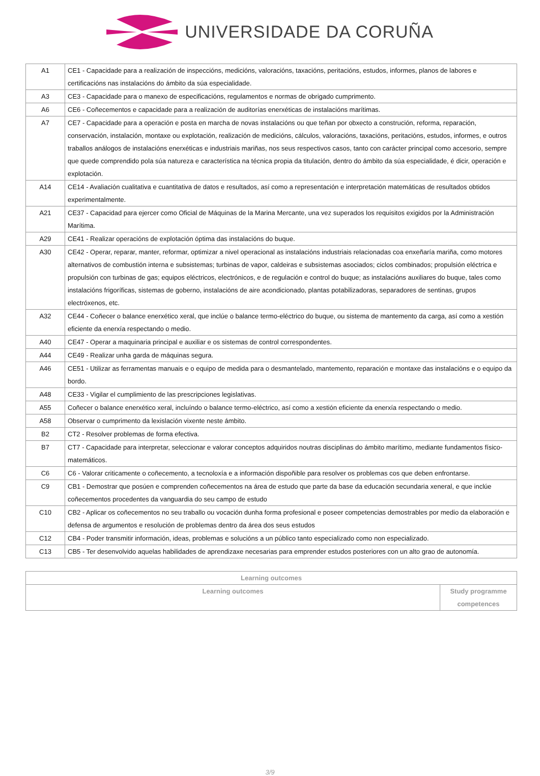UNIVERSIDADE DA CORUÑA
| A1 | CE1 - Capacidade para a realización de inspeccións, medicións, valoracións, taxacións, peritacións, estudos, informes, planos de labores e certificacións nas instalacións do ámbito da súa especialidade. |
| A3 | CE3 - Capacidade para o manexo de especificacións, regulamentos e normas de obrigado cumprimento. |
| A6 | CE6 - Coñecementos e capacidade para a realización de auditorías enerxéticas de instalacións marítimas. |
| A7 | CE7 - Capacidade para a operación e posta en marcha de novas instalacións ou que teñan por obxecto a construción, reforma, reparación, conservación, instalación, montaxe ou explotación, realización de medicións, cálculos, valoracións, taxacións, peritacións, estudos, informes, e outros traballos análogos de instalacións enerxéticas e industriais mariñas, nos seus respectivos casos, tanto con carácter principal como accesorio, sempre que quede comprendido pola súa natureza e característica na técnica propia da titulación, dentro do ámbito da súa especialidade, é dicir, operación e explotación. |
| A14 | CE14 - Avaliación cualitativa e cuantitativa de datos e resultados, así como a representación e interpretación matemáticas de resultados obtidos experimentalmente. |
| A21 | CE37 - Capacidad para ejercer como Oficial de Máquinas de la Marina Mercante, una vez superados los requisitos exigidos por la Administración Marítima. |
| A29 | CE41 - Realizar operacións de explotación óptima das instalacións do buque. |
| A30 | CE42 - Operar, reparar, manter, reformar, optimizar a nivel operacional as instalacións industriais relacionadas coa enxeñaría mariña, como motores alternativos de combustión interna e subsistemas; turbinas de vapor, caldeiras e subsistemas asociados; ciclos combinados; propulsión eléctrica e propulsión con turbinas de gas; equipos eléctricos, electrónicos, e de regulación e control do buque; as instalacións auxiliares do buque, tales como instalacións frigoríficas, sistemas de goberno, instalacións de aire acondicionado, plantas potabilizadoras, separadores de sentinas, grupos electróxenos, etc. |
| A32 | CE44 - Coñecer o balance enerxético xeral, que inclúe o balance termo-eléctrico do buque, ou sistema de mantemento da carga, así como a xestión eficiente da enerxía respectando o medio. |
| A40 | CE47 - Operar a maquinaria principal e auxiliar e os sistemas de control correspondentes. |
| A44 | CE49 - Realizar unha garda de máquinas segura. |
| A46 | CE51 - Utilizar as ferramentas manuais e o equipo de medida para o desmantelado, mantemento, reparación e montaxe das instalacións e o equipo da bordo. |
| A48 | CE33 - Vigilar el cumplimiento de las prescripciones legislativas. |
| A55 | Coñecer o balance enerxético xeral, incluíndo o balance termo-eléctrico, así como a xestión eficiente da enerxía respectando o medio. |
| A58 | Observar o cumprimento da lexislación vixente neste ámbito. |
| B2 | CT2 - Resolver problemas de forma efectiva. |
| B7 | CT7 - Capacidade para interpretar, seleccionar e valorar conceptos adquiridos noutras disciplinas do ámbito marítimo, mediante fundamentos físico-matemáticos. |
| C6 | C6 - Valorar criticamente o coñecemento, a tecnoloxía e a información dispoñible para resolver os problemas cos que deben enfrontarse. |
| C9 | CB1 - Demostrar que posúen e comprenden coñecementos na área de estudo que parte da base da educación secundaria xeneral, e que inclúe coñecementos procedentes da vanguardia do seu campo de estudo |
| C10 | CB2 - Aplicar os coñecementos no seu traballo ou vocación dunha forma profesional e poseer competencias demostrables por medio da elaboración e defensa de argumentos e resolución de problemas dentro da área dos seus estudos |
| C12 | CB4 - Poder transmitir información, ideas, problemas e solucións a un público tanto especializado como non especializado. |
| C13 | CB5 - Ter desenvolvido aquelas habilidades de aprendizaxe necesarias para emprender estudos posteriores con un alto grao de autonomía. |
| Learning outcomes | |
| --- | --- |
| Learning outcomes | Study programme competences |
3/9